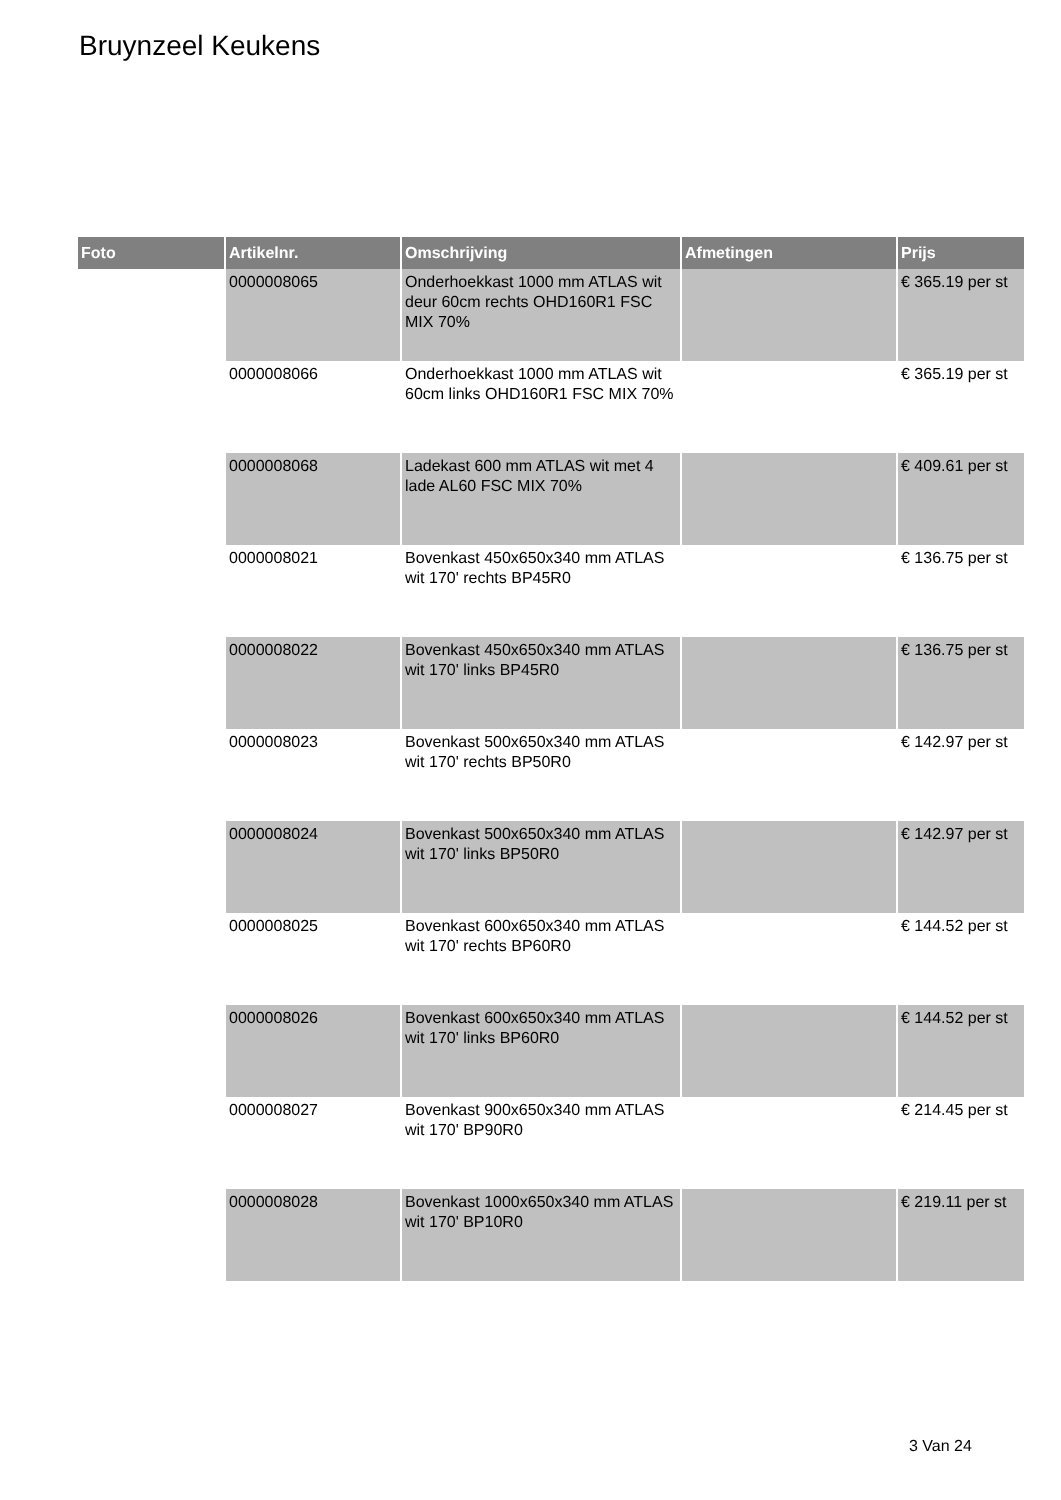Bruynzeel Keukens
| Foto | Artikelnr. | Omschrijving | Afmetingen | Prijs |
| --- | --- | --- | --- | --- |
| | 0000008065 | Onderhoekkast 1000 mm ATLAS wit deur 60cm rechts OHD160R1 FSC MIX 70% | | € 365.19 per st |
| | 0000008066 | Onderhoekkast 1000 mm ATLAS wit 60cm links OHD160R1 FSC MIX 70% | | € 365.19 per st |
| | 0000008068 | Ladekast 600 mm ATLAS wit met 4 lade AL60 FSC MIX 70% | | € 409.61 per st |
| | 0000008021 | Bovenkast 450x650x340 mm ATLAS wit 170' rechts BP45R0 | | € 136.75 per st |
| | 0000008022 | Bovenkast 450x650x340 mm ATLAS wit 170' links BP45R0 | | € 136.75 per st |
| | 0000008023 | Bovenkast 500x650x340 mm ATLAS wit 170' rechts BP50R0 | | € 142.97 per st |
| | 0000008024 | Bovenkast 500x650x340 mm ATLAS wit 170' links BP50R0 | | € 142.97 per st |
| | 0000008025 | Bovenkast 600x650x340 mm ATLAS wit 170' rechts BP60R0 | | € 144.52 per st |
| | 0000008026 | Bovenkast 600x650x340 mm ATLAS wit 170' links BP60R0 | | € 144.52 per st |
| | 0000008027 | Bovenkast 900x650x340 mm ATLAS wit 170' BP90R0 | | € 214.45 per st |
| | 0000008028 | Bovenkast 1000x650x340 mm ATLAS wit 170' BP10R0 | | € 219.11 per st |
3 Van 24